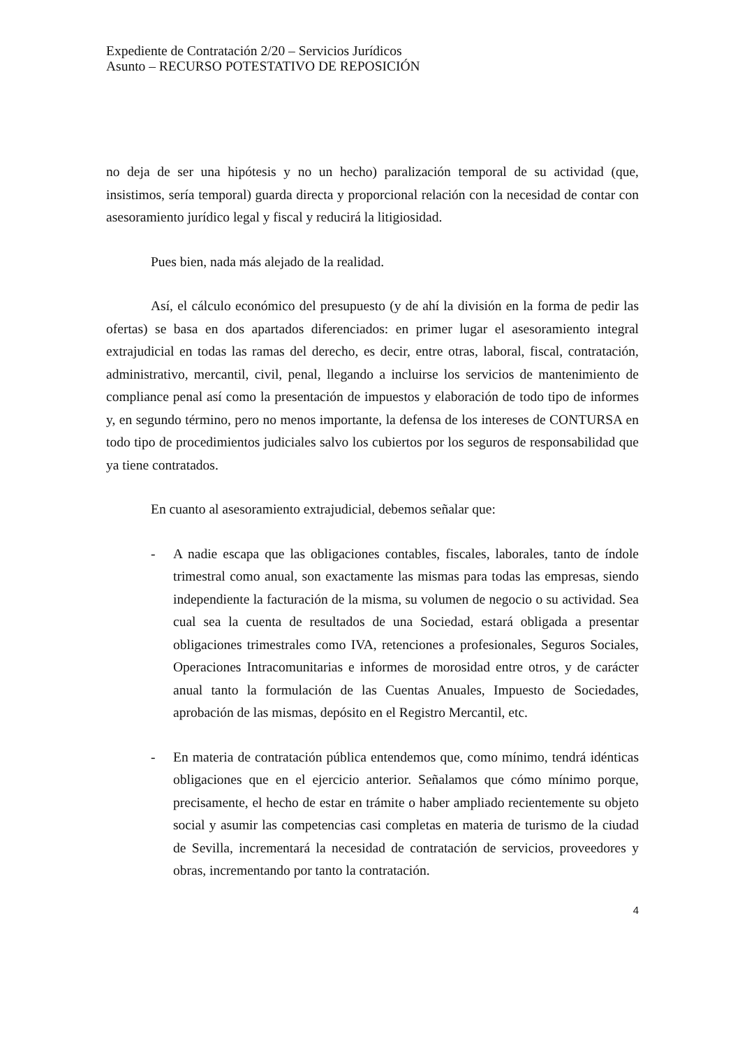Expediente de Contratación 2/20 – Servicios Jurídicos
Asunto – RECURSO POTESTATIVO DE REPOSICIÓN
no deja de ser una hipótesis y no un hecho) paralización temporal de su actividad (que, insistimos, sería temporal) guarda directa y proporcional relación con la necesidad de contar con asesoramiento jurídico legal y fiscal y reducirá la litigiosidad.
Pues bien, nada más alejado de la realidad.
Así, el cálculo económico del presupuesto (y de ahí la división en la forma de pedir las ofertas) se basa en dos apartados diferenciados: en primer lugar el asesoramiento integral extrajudicial en todas las ramas del derecho, es decir, entre otras, laboral, fiscal, contratación, administrativo, mercantil, civil, penal, llegando a incluirse los servicios de mantenimiento de compliance penal así como la presentación de impuestos y elaboración de todo tipo de informes y, en segundo término, pero no menos importante, la defensa de los intereses de CONTURSA en todo tipo de procedimientos judiciales salvo los cubiertos por los seguros de responsabilidad que ya tiene contratados.
En cuanto al asesoramiento extrajudicial, debemos señalar que:
- A nadie escapa que las obligaciones contables, fiscales, laborales, tanto de índole trimestral como anual, son exactamente las mismas para todas las empresas, siendo independiente la facturación de la misma, su volumen de negocio o su actividad. Sea cual sea la cuenta de resultados de una Sociedad, estará obligada a presentar obligaciones trimestrales como IVA, retenciones a profesionales, Seguros Sociales, Operaciones Intracomunitarias e informes de morosidad entre otros, y de carácter anual tanto la formulación de las Cuentas Anuales, Impuesto de Sociedades, aprobación de las mismas, depósito en el Registro Mercantil, etc.
- En materia de contratación pública entendemos que, como mínimo, tendrá idénticas obligaciones que en el ejercicio anterior. Señalamos que cómo mínimo porque, precisamente, el hecho de estar en trámite o haber ampliado recientemente su objeto social y asumir las competencias casi completas en materia de turismo de la ciudad de Sevilla, incrementará la necesidad de contratación de servicios, proveedores y obras, incrementando por tanto la contratación.
4